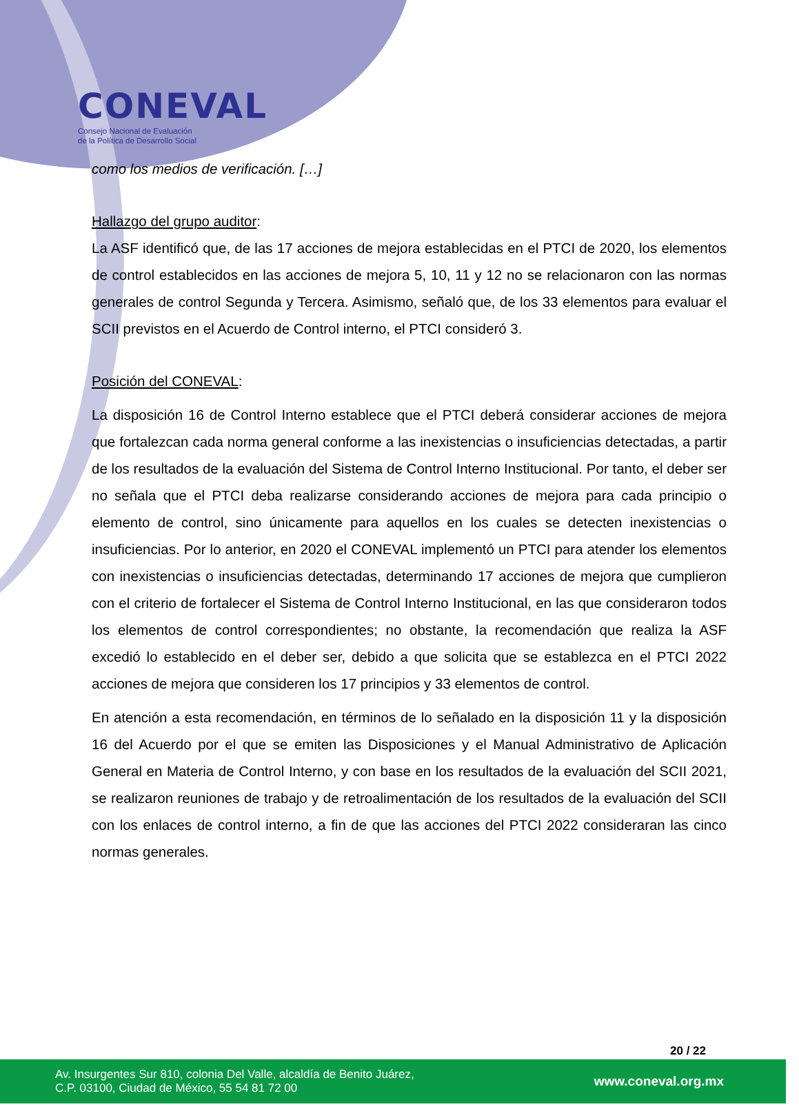CONEVAL
Consejo Nacional de Evaluación
de la Política de Desarrollo Social
como los medios de verificación. […]
Hallazgo del grupo auditor:
La ASF identificó que, de las 17 acciones de mejora establecidas en el PTCI de 2020, los elementos de control establecidos en las acciones de mejora 5, 10, 11 y 12 no se relacionaron con las normas generales de control Segunda y Tercera. Asimismo, señaló que, de los 33 elementos para evaluar el SCII previstos en el Acuerdo de Control interno, el PTCI consideró 3.
Posición del CONEVAL:
La disposición 16 de Control Interno establece que el PTCI deberá considerar acciones de mejora que fortalezcan cada norma general conforme a las inexistencias o insuficiencias detectadas, a partir de los resultados de la evaluación del Sistema de Control Interno Institucional. Por tanto, el deber ser no señala que el PTCI deba realizarse considerando acciones de mejora para cada principio o elemento de control, sino únicamente para aquellos en los cuales se detecten inexistencias o insuficiencias. Por lo anterior, en 2020 el CONEVAL implementó un PTCI para atender los elementos con inexistencias o insuficiencias detectadas, determinando 17 acciones de mejora que cumplieron con el criterio de fortalecer el Sistema de Control Interno Institucional, en las que consideraron todos los elementos de control correspondientes; no obstante, la recomendación que realiza la ASF excedió lo establecido en el deber ser, debido a que solicita que se establezca en el PTCI 2022 acciones de mejora que consideren los 17 principios y 33 elementos de control.
En atención a esta recomendación, en términos de lo señalado en la disposición 11 y la disposición 16 del Acuerdo por el que se emiten las Disposiciones y el Manual Administrativo de Aplicación General en Materia de Control Interno, y con base en los resultados de la evaluación del SCII 2021, se realizaron reuniones de trabajo y de retroalimentación de los resultados de la evaluación del SCII con los enlaces de control interno, a fin de que las acciones del PTCI 2022 consideraran las cinco normas generales.
20 / 22
Av. Insurgentes Sur 810, colonia Del Valle, alcaldía de Benito Juárez,
C.P. 03100, Ciudad de México, 55 54 81 72 00
www.coneval.org.mx